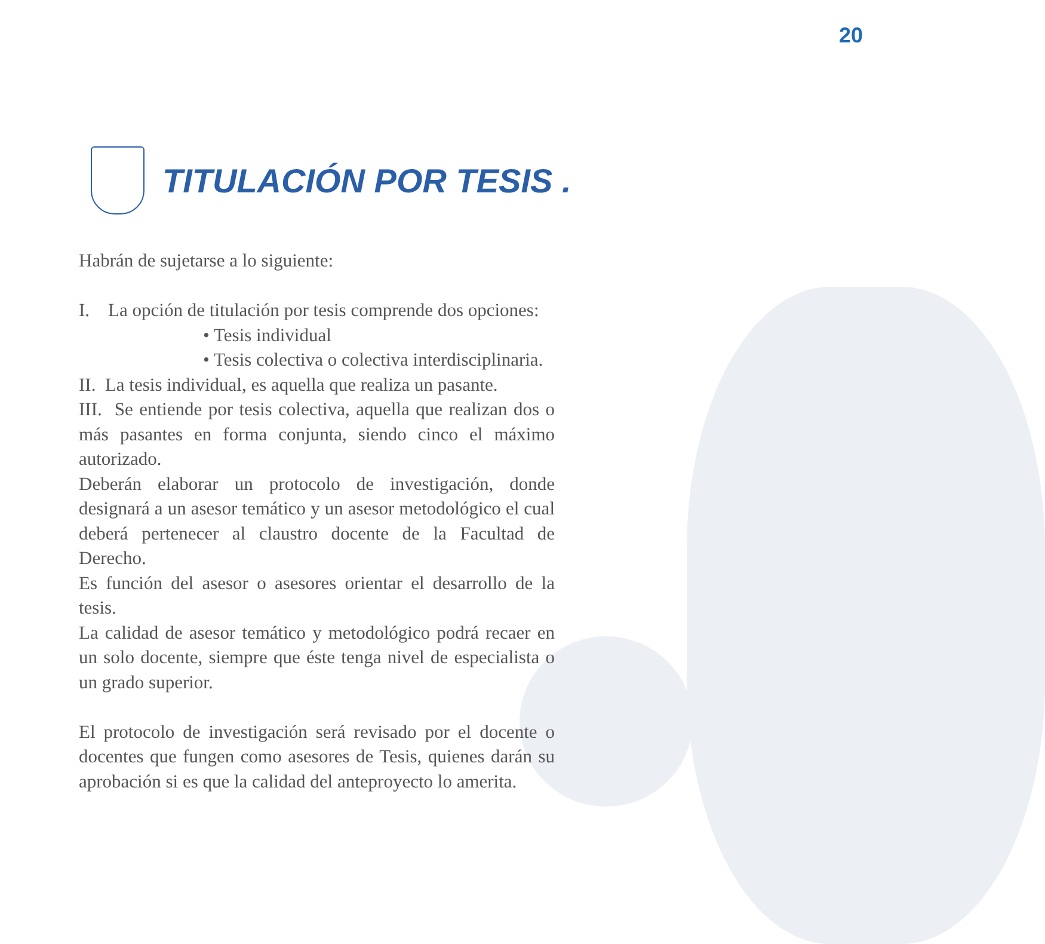20
TITULACIÓN POR TESIS .
Habrán de sujetarse a lo siguiente:
I. La opción de titulación por tesis comprende dos opciones:
• Tesis individual
• Tesis colectiva o colectiva interdisciplinaria.
II. La tesis individual, es aquella que realiza un pasante.
III. Se entiende por tesis colectiva, aquella que realizan dos o más pasantes en forma conjunta, siendo cinco el máximo autorizado.
Deberán elaborar un protocolo de investigación, donde designará a un asesor temático y un asesor metodológico el cual deberá pertenecer al claustro docente de la Facultad de Derecho.
Es función del asesor o asesores orientar el desarrollo de la tesis.
La calidad de asesor temático y metodológico podrá recaer en un solo docente, siempre que éste tenga nivel de especialista o un grado superior.
El protocolo de investigación será revisado por el docente o docentes que fungen como asesores de Tesis, quienes darán su aprobación si es que la calidad del anteproyecto lo amerita.